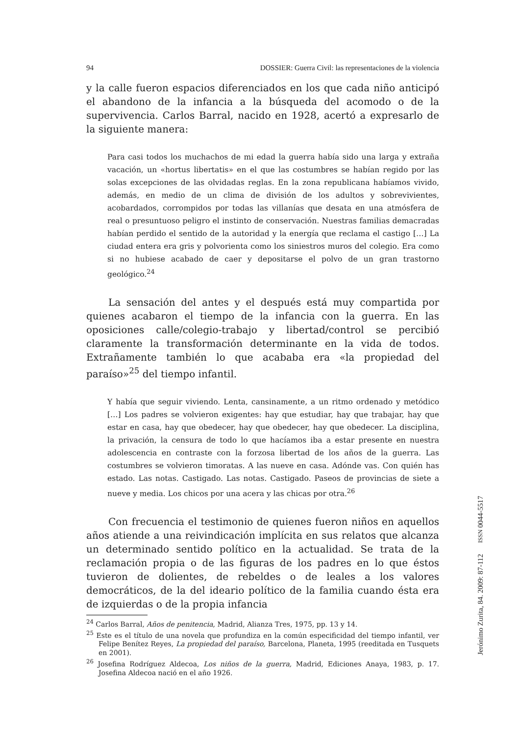94 DOSSIER: Guerra Civil: las representaciones de la violencia
y la calle fueron espacios diferenciados en los que cada niño anticipó el abandono de la infancia a la búsqueda del acomodo o de la superviven­cia. Carlos Barral, nacido en 1928, acertó a expresarlo de la siguiente manera:
Para casi todos los muchachos de mi edad la guerra había sido una larga y extraña vacación, un «hortus libertatis» en el que las costumbres se habían regido por las solas excepciones de las olvidadas reglas. En la zona republicana habíamos vivido, además, en medio de un clima de división de los adultos y sobrevivientes, acobardados, corrompidos por todas las villanías que desata en una atmósfera de real o presuntuoso peligro el instinto de conservación. Nuestras familias demacradas habían perdido el sentido de la autoridad y la energía que reclama el castigo […] La ciudad entera era gris y polvorienta como los siniestros muros del colegio. Era como si no hubiese acabado de caer y depositarse el polvo de un gran trastorno geológico.<sup>24</sup>
La sensación del antes y el después está muy compartida por quie­nes acabaron el tiempo de la infancia con la guerra. En las oposiciones calle/colegio-trabajo y libertad/control se percibió claramente la trans­formación determinante en la vida de todos. Extrañamente también lo que acababa era «la propiedad del paraíso»<sup>25</sup> del tiempo infantil.
Y había que seguir viviendo. Lenta, cansinamente, a un ritmo ordenado y metódico […] Los padres se volvieron exigentes: hay que estudiar, hay que trabajar, hay que estar en casa, hay que obedecer, hay que obedecer, hay que obedecer. La disciplina, la privación, la censura de todo lo que hacíamos iba a estar presente en nuestra adolescencia en contraste con la forzosa libertad de los años de la guerra. Las costumbres se volvieron timoratas. A las nueve en casa. Adónde vas. Con quién has estado. Las notas. Castigado. Las notas. Castigado. Paseos de provincias de siete a nueve y media. Los chicos por una acera y las chicas por otra.<sup>26</sup>
Con frecuencia el testimonio de quienes fueron niños en aquellos años atiende a una reivindicación implícita en sus relatos que alcanza un determinado sentido político en la actualidad. Se trata de la reclamación propia o de las figuras de los padres en lo que éstos tuvieron de dolientes, de rebeldes o de leales a los valores democráticos, de la del ideario po­lítico de la familia cuando ésta era de izquierdas o de la propia infancia
<sup>24</sup> Carlos Barral, Años de penitencia, Madrid, Alianza Tres, 1975, pp. 13 y 14.
<sup>25</sup> Este es el título de una novela que profundiza en la común especificidad del tiempo infantil, ver Felipe Benítez Reyes, La propiedad del paraíso, Barcelona, Planeta, 1995 (reeditada en Tusquets en 2001).
<sup>26</sup> Josefina Rodríguez Aldecoa, Los niños de la guerra, Madrid, Ediciones Anaya, 1983, p. 17. Josefina Aldecoa nació en el año 1926.
Jerónimo Zurita, 84. 2009: 87-112 ISSN 0044-5517